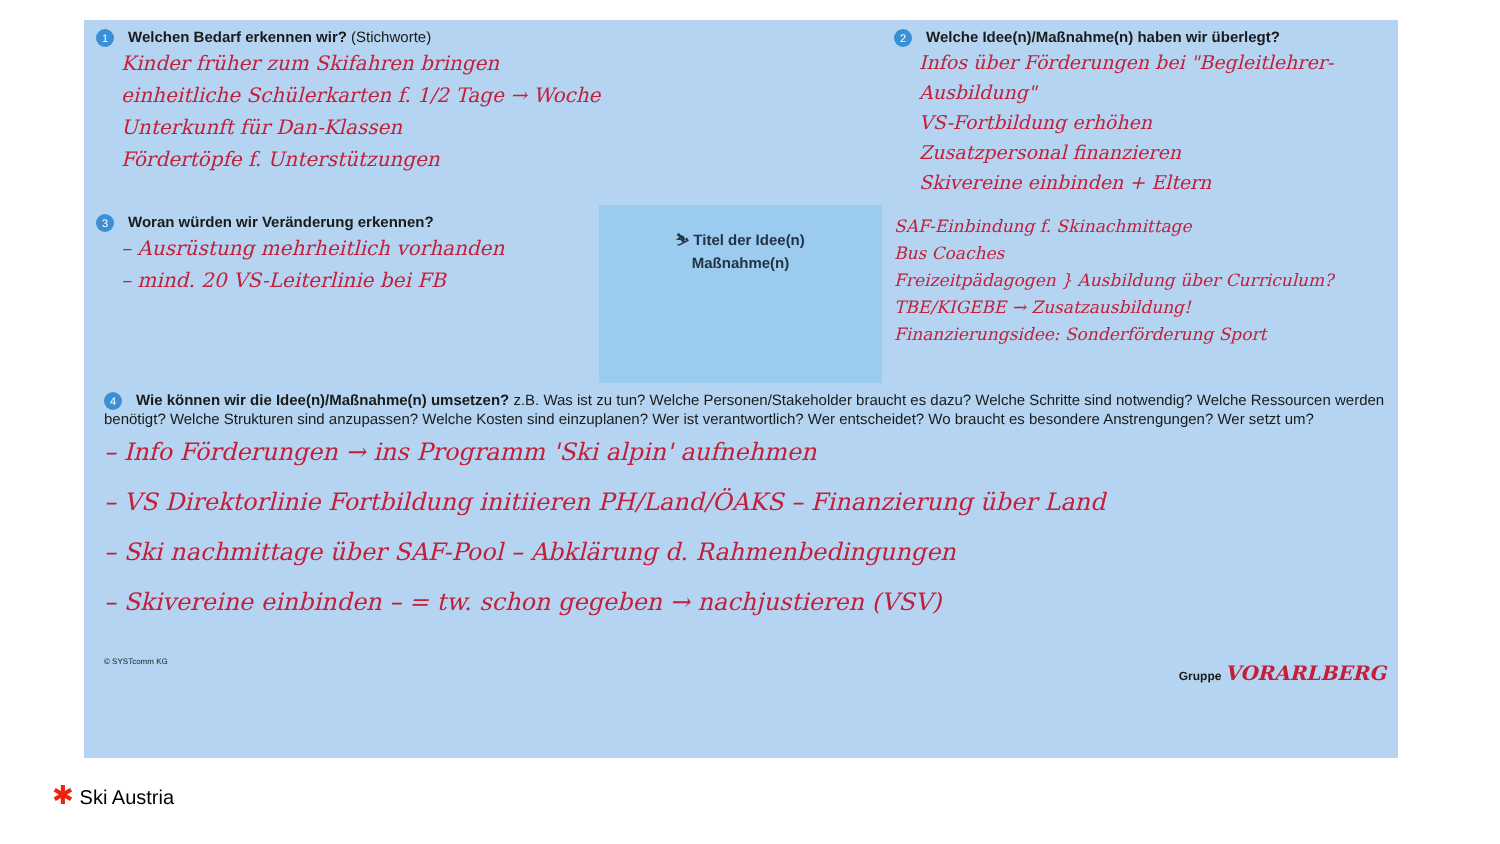1 Welchen Bedarf erkennen wir? (Stichworte)
Kinder früher zum Skifahren bringen
einheitliche Schülerkarten f. 1/2 Tage → Woche
Unterkunft für Dan-Klassen
Fördertöpfe f. Unterstützungen
2 Welche Idee(n)/Maßnahme(n) haben wir überlegt?
Infos über Förderungen bei "Begleitlehrer-Ausbildung"
VS-Fortbildung erhöhen
Zusatzpersonal finanzieren
Skivereine einbinden + Eltern
3 Woran würden wir Veränderung erkennen?
– Ausrüstung mehrheitlich vorhanden
– mind. 20 VS-Leiterlinie bei FB
⛷ Titel der Idee(n)
Maßnahme(n)
SAF-Einbindung f. Skinachmittage
Bus Coaches
Freizeitpädagogen } Ausbildung über Curriculum?
TBE/KIGEBE → Zusatzausbildung!
Finanzierungsidee: Sonderförderung Sport
4 Wie können wir die Idee(n)/Maßnahme(n) umsetzen? z.B. Was ist zu tun? Welche Personen/Stakeholder braucht es dazu? Welche Schritte sind notwendig? Welche Ressourcen werden benötigt? Welche Strukturen sind anzupassen? Welche Kosten sind einzuplanen? Wer ist verantwortlich? Wer entscheidet? Wo braucht es besondere Anstrengungen? Wer setzt um?
– Info Förderungen → ins Programm 'Ski alpin' aufnehmen
– VS Direktorlinie Fortbildung initiieren PH/Land/ÖAKS – Finanzierung über Land
– Ski nachmittage über SAF-Pool – Abklärung d. Rahmenbedingungen
– Skivereine einbinden – = tw. schon gegeben → nachjustieren (VSV)
© SYSTcomm KG Gruppe VORARLBERG
✱ Ski Austria